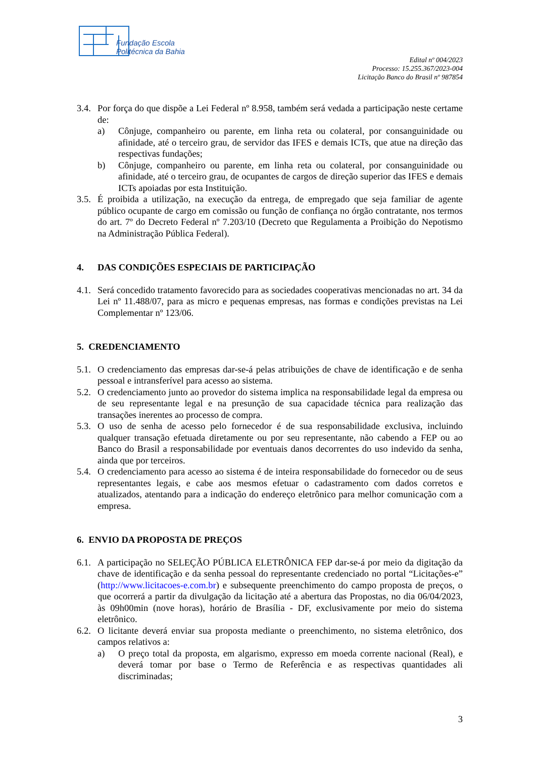Fundação Escola
Politécnica da Bahia
Edital nº 004/2023
Processo: 15.255.367/2023-004
Licitação Banco do Brasil nº 987854
3.4. Por força do que dispõe a Lei Federal nº 8.958, também será vedada a participação neste certame de:
a) Cônjuge, companheiro ou parente, em linha reta ou colateral, por consanguinidade ou afinidade, até o terceiro grau, de servidor das IFES e demais ICTs, que atue na direção das respectivas fundações;
b) Cônjuge, companheiro ou parente, em linha reta ou colateral, por consanguinidade ou afinidade, até o terceiro grau, de ocupantes de cargos de direção superior das IFES e demais ICTs apoiadas por esta Instituição.
3.5. É proibida a utilização, na execução da entrega, de empregado que seja familiar de agente público ocupante de cargo em comissão ou função de confiança no órgão contratante, nos termos do art. 7º do Decreto Federal nº 7.203/10 (Decreto que Regulamenta a Proibição do Nepotismo na Administração Pública Federal).
4. DAS CONDIÇÕES ESPECIAIS DE PARTICIPAÇÃO
4.1. Será concedido tratamento favorecido para as sociedades cooperativas mencionadas no art. 34 da Lei nº 11.488/07, para as micro e pequenas empresas, nas formas e condições previstas na Lei Complementar nº 123/06.
5. CREDENCIAMENTO
5.1. O credenciamento das empresas dar-se-á pelas atribuições de chave de identificação e de senha pessoal e intransferível para acesso ao sistema.
5.2. O credenciamento junto ao provedor do sistema implica na responsabilidade legal da empresa ou de seu representante legal e na presunção de sua capacidade técnica para realização das transações inerentes ao processo de compra.
5.3. O uso de senha de acesso pelo fornecedor é de sua responsabilidade exclusiva, incluindo qualquer transação efetuada diretamente ou por seu representante, não cabendo a FEP ou ao Banco do Brasil a responsabilidade por eventuais danos decorrentes do uso indevido da senha, ainda que por terceiros.
5.4. O credenciamento para acesso ao sistema é de inteira responsabilidade do fornecedor ou de seus representantes legais, e cabe aos mesmos efetuar o cadastramento com dados corretos e atualizados, atentando para a indicação do endereço eletrônico para melhor comunicação com a empresa.
6. ENVIO DA PROPOSTA DE PREÇOS
6.1. A participação no SELEÇÃO PÚBLICA ELETRÔNICA FEP dar-se-á por meio da digitação da chave de identificação e da senha pessoal do representante credenciado no portal “Licitações-e” (http://www.licitacoes-e.com.br) e subsequente preenchimento do campo proposta de preços, o que ocorrerá a partir da divulgação da licitação até a abertura das Propostas, no dia 06/04/2023, às 09h00min (nove horas), horário de Brasília - DF, exclusivamente por meio do sistema eletrônico.
6.2. O licitante deverá enviar sua proposta mediante o preenchimento, no sistema eletrônico, dos campos relativos a:
a) O preço total da proposta, em algarismo, expresso em moeda corrente nacional (Real), e deverá tomar por base o Termo de Referência e as respectivas quantidades ali discriminadas;
3